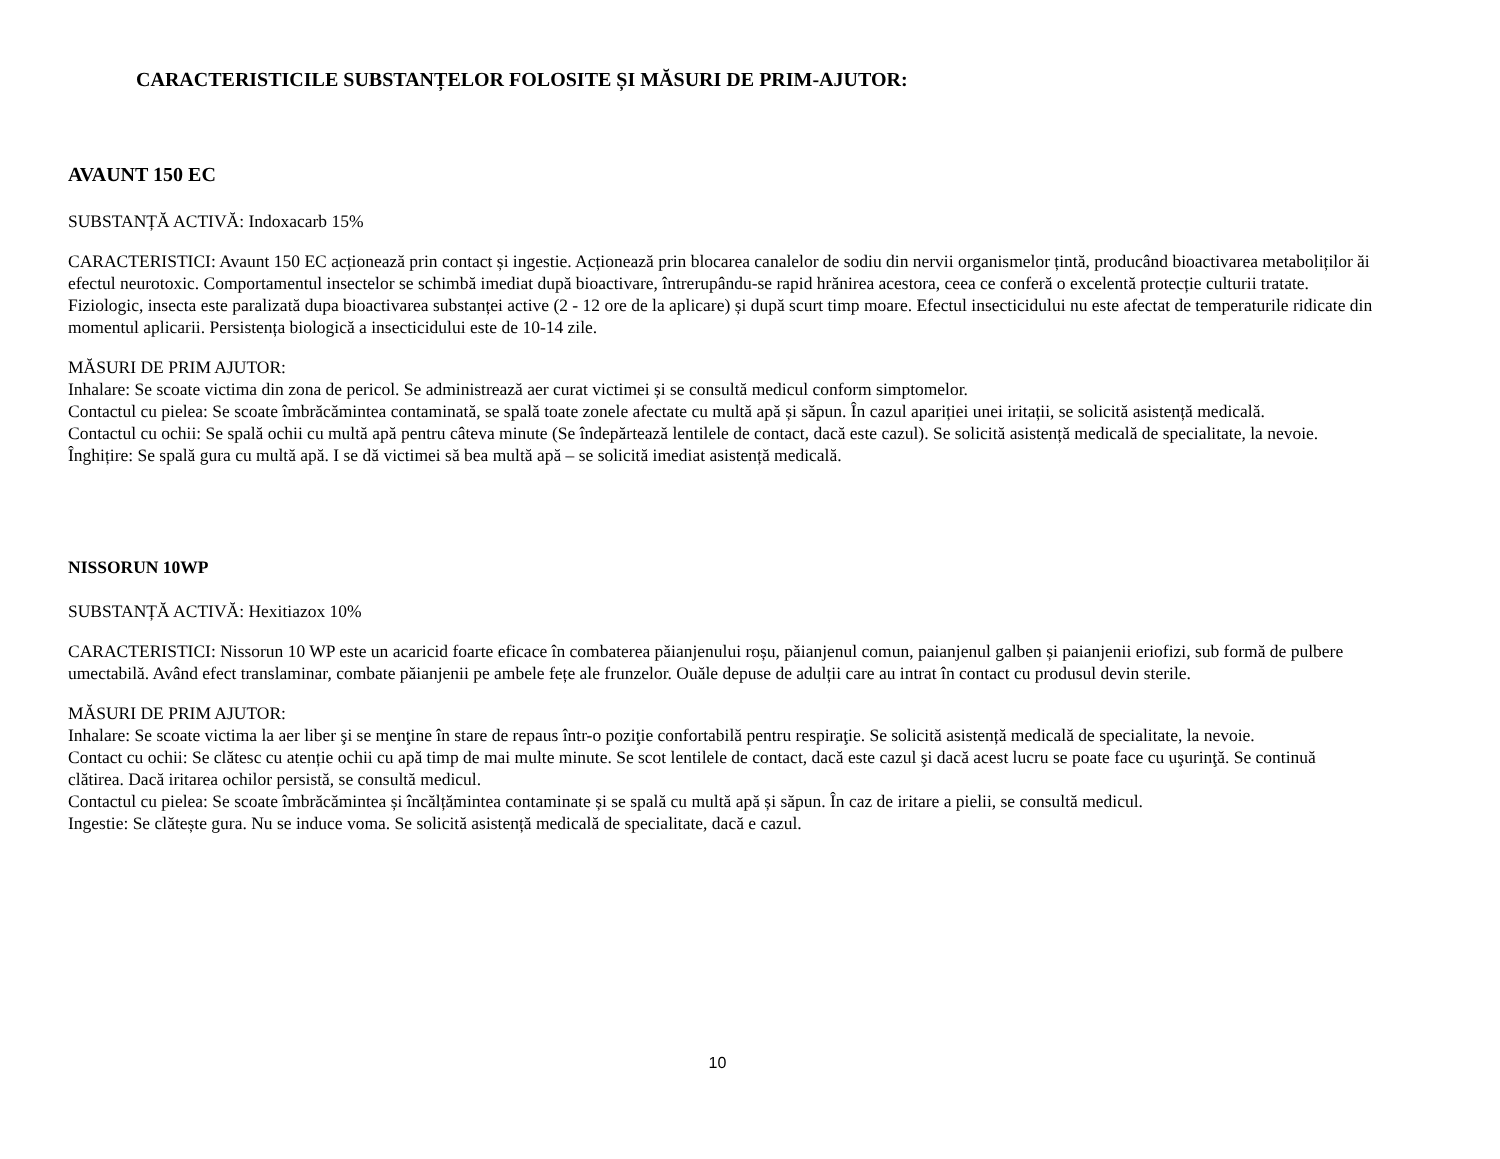CARACTERISTICILE SUBSTANȚELOR FOLOSITE ȘI MĂSURI DE PRIM-AJUTOR:
AVAUNT 150 EC
SUBSTANȚĂ ACTIVĂ: Indoxacarb 15%
CARACTERISTICI: Avaunt 150 EC acționează prin contact și ingestie. Acționează prin blocarea canalelor de sodiu din nervii organismelor țintă, producând bioactivarea metaboliților ăi efectul neurotoxic. Comportamentul insectelor se schimbă imediat după bioactivare, întrerupându-se rapid hrănirea acestora, ceea ce conferă o excelentă protecție culturii tratate. Fiziologic, insecta este paralizată dupa bioactivarea substanței active (2 - 12 ore de la aplicare) și după scurt timp moare. Efectul insecticidului nu este afectat de temperaturile ridicate din momentul aplicarii. Persistența biologică a insecticidului este de 10-14 zile.
MĂSURI DE PRIM AJUTOR:
Inhalare: Se scoate victima din zona de pericol. Se administrează aer curat victimei și se consultă medicul conform simptomelor.
Contactul cu pielea: Se scoate îmbrăcămintea contaminată, se spală toate zonele afectate cu multă apă și săpun. În cazul apariției unei iritații, se solicită asistență medicală.
Contactul cu ochii: Se spală ochii cu multă apă pentru câteva minute (Se îndepărtează lentilele de contact, dacă este cazul). Se solicită asistență medicală de specialitate, la nevoie.
Înghițire: Se spală gura cu multă apă. I se dă victimei să bea multă apă – se solicită imediat asistență medicală.
NISSORUN 10WP
SUBSTANȚĂ ACTIVĂ: Hexitiazox 10%
CARACTERISTICI: Nissorun 10 WP este un acaricid foarte eficace în combaterea păianjenului roșu, păianjenul comun, paianjenul galben și paianjenii eriofizi, sub formă de pulbere umectabilă. Având efect translaminar, combate păianjenii pe ambele fețe ale frunzelor. Ouăle depuse de adulții care au intrat în contact cu produsul devin sterile.
MĂSURI DE PRIM AJUTOR:
Inhalare: Se scoate victima la aer liber şi se menţine în stare de repaus într-o poziţie confortabilă pentru respiraţie. Se solicită asistență medicală de specialitate, la nevoie.
Contact cu ochii: Se clătesc cu atenție ochii cu apă timp de mai multe minute. Se scot lentilele de contact, dacă este cazul şi dacă acest lucru se poate face cu uşurinţă. Se continuă clătirea. Dacă iritarea ochilor persistă, se consultă medicul.
Contactul cu pielea: Se scoate îmbrăcămintea și încălțămintea contaminate și se spală cu multă apă și săpun. În caz de iritare a pielii, se consultă medicul.
Ingestie: Se clătește gura. Nu se induce voma. Se solicită asistență medicală de specialitate, dacă e cazul.
10